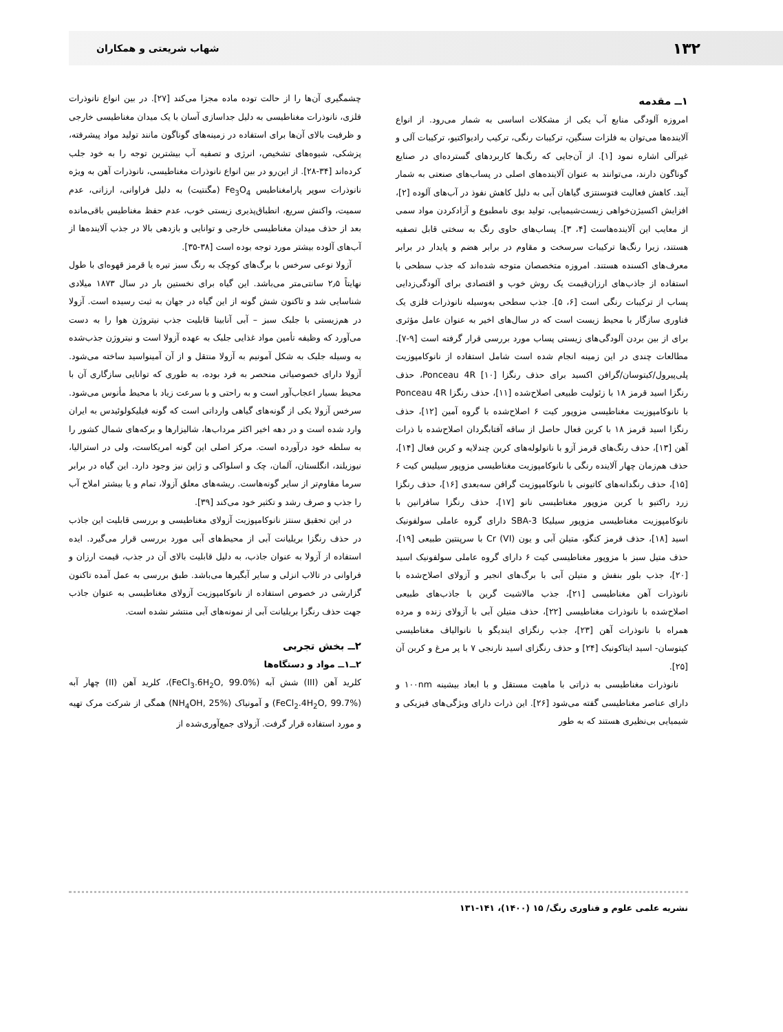۱۳۲ شهاب شریعتی و همکاران
۱ــ مقدمه
امروزه آلودگی منابع آب یکی از مشکلات اساسی به شمار می‌رود. از انواع آلاینده‌ها می‌توان به فلزات سنگین، ترکیبات رنگی، ترکیب رادیواکتیو، ترکیبات آلی و غیرآلی اشاره نمود [۱]. از آن‌جایی که رنگ‌ها کاربردهای گسترده‌ای در صنایع گوناگون دارند، می‌توانند به عنوان آلاینده‌های اصلی در پساب‌های صنعتی به شمار آیند. کاهش فعالیت فتوسنتزی گیاهان آبی به دلیل کاهش نفوذ در آب‌های آلوده [۲]، افزایش اکسیژن‌خواهی زیست‌شیمیایی، تولید بوی نامطبوع و آزادکردن مواد سمی از معایب این آلاینده‌هاست [۴، ۳]. پساب‌های حاوی رنگ به سختی قابل تصفیه هستند، زیرا رنگ‌ها ترکیبات سرسخت و مقاوم در برابر هضم و پایدار در برابر معرف‌های اکسنده هستند. امروزه متخصصان متوجه شده‌اند که جذب سطحی با استفاده از جاذب‌های ارزان‌قیمت یک روش خوب و اقتصادی برای آلودگی‌زدایی پساب از ترکیبات رنگی است [۶، ۵]. جذب سطحی به‌وسیله نانوذرات فلزی یک فناوری سازگار با محیط زیست است که در سال‌های اخیر به عنوان عامل مؤثری برای از بین بردن آلودگی‌های زیستی پساب مورد بررسی قرار گرفته است [۹-۷]. مطالعات چندی در این زمینه انجام شده است شامل استفاده از نانوکامپوزیت پلی‌پیرول/کیتوسان/گرافن اکسید برای حذف رنگزا Ponceau 4R [۱۰]، حذف رنگزا اسید قرمز ۱۸ با زئولیت طبیعی اصلاح‌شده [۱۱]، حذف رنگزا Ponceau 4R با نانوکامپوزیت مغناطیسی مزوپور کیت ۶ اصلاح‌شده با گروه آمین [۱۲]، حذف رنگزا اسید قرمز ۱۸ با کربن فعال حاصل از ساقه آفتابگردان اصلاح‌شده با ذرات آهن [۱۳]، حذف رنگ‌های قرمز آزو با نانولوله‌های کربن چندلایه و کربن فعال [۱۴]، حذف هم‌زمان چهار آلاینده رنگی با نانوکامپوزیت مغناطیسی مزوپور سیلیس کیت ۶ [۱۵]، حذف رنگدانه‌های کاتیونی با نانوکامپوزیت گرافن سه‌بعدی [۱۶]، حذف رنگزا زرد راکتیو با کربن مزوپور مغناطیسی نانو [۱۷]، حذف رنگزا سافرانین با نانوکامپوزیت مغناطیسی مزوپور سیلیکا SBA-3 دارای گروه عاملی سولفونیک اسید [۱۸]، حذف قرمز کنگو، متیلن آبی و یون Cr (VI) با سرپنتین طبیعی [۱۹]، حذف متیل سبز با مزوپور مغناطیسی کیت ۶ دارای گروه عاملی سولفونیک اسید [۲۰]، جذب بلور بنفش و متیلن آبی با برگ‌های انجیر و آزولای اصلاح‌شده با نانوذرات آهن مغناطیسی [۲۱]، جذب مالاشیت گرین با جاذب‌های طبیعی اصلاح‌شده با نانوذرات مغناطیسی [۲۲]، حذف متیلن آبی با آزولای زنده و مرده همراه با نانوذرات آهن [۲۳]، جذب رنگزای ایندیگو با نانوالیاف مغناطیسی کیتوسان- اسید ایتاکونیک [۲۴] و حذف رنگزای اسید نارنجی ۷ با پر مرغ و کربن آن [۲۵].
نانوذرات مغناطیسی به ذراتی با ماهیت مستقل و با ابعاد بیشینه ۱۰۰nm و دارای عناصر مغناطیسی گفته می‌شود [۲۶]. این ذرات دارای ویژگی‌های فیزیکی و شیمیایی بی‌نظیری هستند که به طور
چشمگیری آن‌ها را از حالت توده ماده مجزا می‌کند [۲۷]. در بین انواع نانوذرات فلزی، نانوذرات مغناطیسی به دلیل جداسازی آسان با یک میدان مغناطیسی خارجی و ظرفیت بالای آن‌ها برای استفاده در زمینه‌های گوناگون مانند تولید مواد پیشرفته، پزشکی، شیوه‌های تشخیص، انرژی و تصفیه آب بیشترین توجه را به خود جلب کرده‌اند [۳۴-۲۸]. از این‌رو در بین انواع نانوذرات مغناطیسی، نانوذرات آهن به ویژه نانوذرات سوپر پارامغناطیس Fe<sub>3</sub>O<sub>4</sub> (مگنتیت) به دلیل فراوانی، ارزانی، عدم سمیت، واکنش سریع، انطباق‌پذیری زیستی خوب، عدم حفظ مغناطیس باقی‌مانده بعد از حذف میدان مغناطیسی خارجی و توانایی و بازدهی بالا در جذب آلاینده‌ها از آب‌های آلوده بیشتر مورد توجه بوده است [۳۸-۳۵].
آزولا نوعی سرخس با برگ‌های کوچک به رنگ سبز تیره یا قرمز قهوه‌ای با طول نهایتاً ۲٫۵ سانتی‌متر می‌باشد. این گیاه برای نخستین بار در سال ۱۸۷۳ میلادی شناسایی شد و تاکنون شش گونه از این گیاه در جهان به ثبت رسیده است. آزولا در هم‌زیستی با جلبک سبز – آبی آنابینا قابلیت جذب نیتروژن هوا را به دست می‌آورد که وظیفه تأمین مواد غذایی جلبک به عهده آزولا است و نیتروژن جذب‌شده به وسیله جلبک به شکل آمونیم به آزولا منتقل و از آن آمینواسید ساخته می‌شود. آزولا دارای خصوصیاتی منحصر به فرد بوده، به طوری که توانایی سازگاری آن با محیط بسیار اعجاب‌آور است و به راحتی و با سرعت زیاد با محیط مأنوس می‌شود. سرخس آزولا یکی از گونه‌های گیاهی وارداتی است که گونه فیلیکولوئیدس به ایران وارد شده است و در دهه اخیر اکثر مرداب‌ها، شالیزارها و برکه‌های شمال کشور را به سلطه خود درآورده است. مرکز اصلی این گونه امریکاست، ولی در استرالیا، نیوزیلند، انگلستان، آلمان، چک و اسلواکی و ژاپن نیز وجود دارد. این گیاه در برابر سرما مقاوم‌تر از سایر گونه‌هاست. ریشه‌های معلق آزولا، تمام و یا بیشتر املاح آب را جذب و صرف رشد و تکثیر خود می‌کند [۳۹].
در این تحقیق سنتز نانوکامپوزیت آزولای مغناطیسی و بررسی قابلیت این جاذب در حذف رنگزا بریلیانت آبی از محیط‌های آبی مورد بررسی قرار می‌گیرد. ایده استفاده از آزولا به عنوان جاذب، به دلیل قابلیت بالای آن در جذب، قیمت ارزان و فراوانی در تالاب انزلی و سایر آبگیرها می‌باشد. طبق بررسی به عمل آمده تاکنون گزارشی در خصوص استفاده از نانوکامپوزیت آزولای مغناطیسی به عنوان جاذب جهت حذف رنگزا بریلیانت آبی از نمونه‌های آبی منتشر نشده است.
۲ــ بخش تجربی
۲ــ۱ــ مواد و دستگاه‌ها
کلرید آهن (III) شش آبه (FeCl<sub>3</sub>.6H<sub>2</sub>O, 99.0%)، کلرید آهن (II) چهار آبه (FeCl<sub>2</sub>.4H<sub>2</sub>O, 99.7%) و آمونیاک (NH<sub>4</sub>OH, 25%) همگی از شرکت مرک تهیه و مورد استفاده قرار گرفت. آزولای جمع‌آوری‌شده از
نشریه علمی علوم و فناوری رنگ/ ۱۵ (۱۴۰۰)، ۱۴۱-۱۳۱